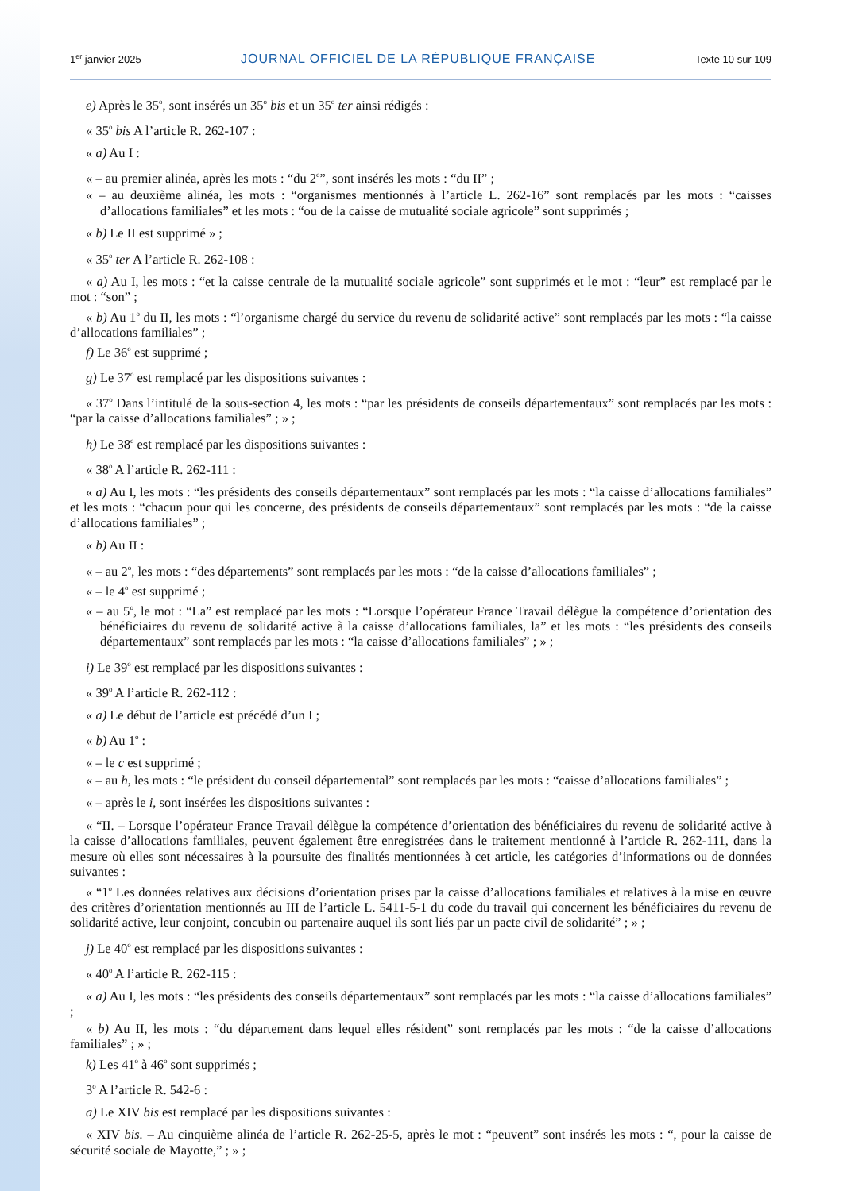1<sup>er</sup> janvier 2025 JOURNAL OFFICIEL DE LA RÉPUBLIQUE FRANÇAISE Texte 10 sur 109
e) Après le 35<sup>o</sup>, sont insérés un 35<sup>o</sup> bis et un 35<sup>o</sup> ter ainsi rédigés :
« 35<sup>o</sup> bis A l’article R. 262-107 :
« a) Au I :
« – au premier alinéa, après les mots : “du 2<sup>o</sup>”, sont insérés les mots : “du II” ;
« – au deuxième alinéa, les mots : “organismes mentionnés à l’article L. 262-16” sont remplacés par les mots : “caisses d’allocations familiales” et les mots : “ou de la caisse de mutualité sociale agricole” sont supprimés ;
« b) Le II est supprimé » ;
« 35<sup>o</sup> ter A l’article R. 262-108 :
« a) Au I, les mots : “et la caisse centrale de la mutualité sociale agricole” sont supprimés et le mot : “leur” est remplacé par le mot : “son” ;
« b) Au 1<sup>o</sup> du II, les mots : “l’organisme chargé du service du revenu de solidarité active” sont remplacés par les mots : “la caisse d’allocations familiales” ;
f) Le 36<sup>o</sup> est supprimé ;
g) Le 37<sup>o</sup> est remplacé par les dispositions suivantes :
« 37<sup>o</sup> Dans l’intitulé de la sous-section 4, les mots : “par les présidents de conseils départementaux” sont remplacés par les mots : “par la caisse d’allocations familiales” ; » ;
h) Le 38<sup>o</sup> est remplacé par les dispositions suivantes :
« 38<sup>o</sup> A l’article R. 262-111 :
« a) Au I, les mots : “les présidents des conseils départementaux” sont remplacés par les mots : “la caisse d’allocations familiales” et les mots : “chacun pour qui les concerne, des présidents de conseils départementaux” sont remplacés par les mots : “de la caisse d’allocations familiales” ;
« b) Au II :
« – au 2<sup>o</sup>, les mots : “des départements” sont remplacés par les mots : “de la caisse d’allocations familiales” ;
« – le 4<sup>o</sup> est supprimé ;
« – au 5<sup>o</sup>, le mot : “La” est remplacé par les mots : “Lorsque l’opérateur France Travail délègue la compétence d’orientation des bénéficiaires du revenu de solidarité active à la caisse d’allocations familiales, la” et les mots : “les présidents des conseils départementaux” sont remplacés par les mots : “la caisse d’allocations familiales” ; » ;
i) Le 39<sup>o</sup> est remplacé par les dispositions suivantes :
« 39<sup>o</sup> A l’article R. 262-112 :
« a) Le début de l’article est précédé d’un I ;
« b) Au 1<sup>o</sup> :
« – le c est supprimé ;
« – au h, les mots : “le président du conseil départemental” sont remplacés par les mots : “caisse d’allocations familiales” ;
« – après le i, sont insérées les dispositions suivantes :
« “II. – Lorsque l’opérateur France Travail délègue la compétence d’orientation des bénéficiaires du revenu de solidarité active à la caisse d’allocations familiales, peuvent également être enregistrées dans le traitement mentionné à l’article R. 262-111, dans la mesure où elles sont nécessaires à la poursuite des finalités mentionnées à cet article, les catégories d’informations ou de données suivantes :
« “1<sup>o</sup> Les données relatives aux décisions d’orientation prises par la caisse d’allocations familiales et relatives à la mise en œuvre des critères d’orientation mentionnés au III de l’article L. 5411-5-1 du code du travail qui concernent les bénéficiaires du revenu de solidarité active, leur conjoint, concubin ou partenaire auquel ils sont liés par un pacte civil de solidarité” ; » ;
j) Le 40<sup>o</sup> est remplacé par les dispositions suivantes :
« 40<sup>o</sup> A l’article R. 262-115 :
« a) Au I, les mots : “les présidents des conseils départementaux” sont remplacés par les mots : “la caisse d’allocations familiales” ;
« b) Au II, les mots : “du département dans lequel elles résident” sont remplacés par les mots : “de la caisse d’allocations familiales” ; » ;
k) Les 41<sup>o</sup> à 46<sup>o</sup> sont supprimés ;
3<sup>o</sup> A l’article R. 542-6 :
a) Le XIV bis est remplacé par les dispositions suivantes :
« XIV bis. – Au cinquième alinéa de l’article R. 262-25-5, après le mot : “peuvent” sont insérés les mots : “, pour la caisse de sécurité sociale de Mayotte,” ; » ;